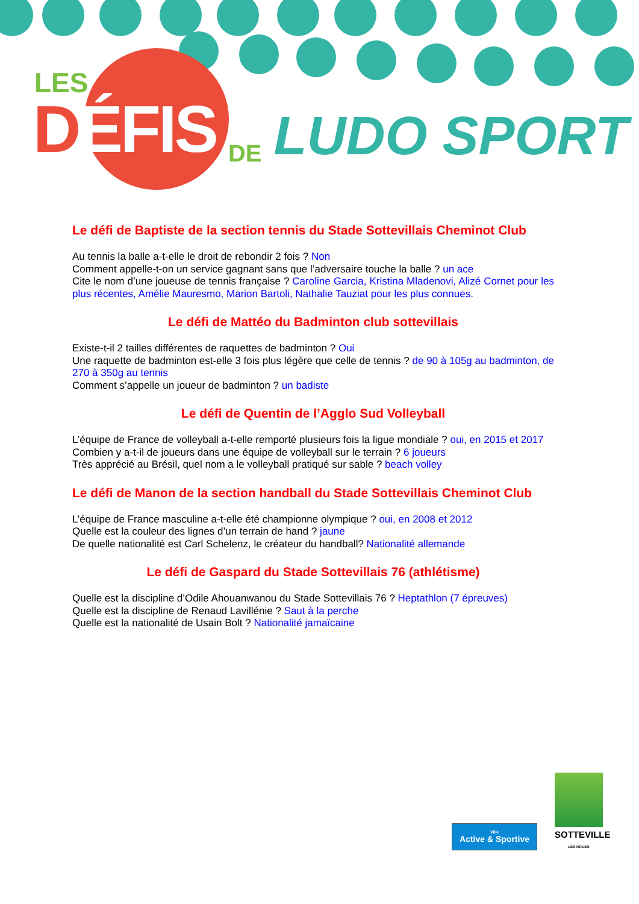LES
DÉFIS
DE
LUDO SPORT
Le défi de Baptiste de la section tennis du Stade Sottevillais Cheminot Club
Au tennis la balle a-t-elle le droit de rebondir 2 fois ? Non
Comment appelle-t-on un service gagnant sans que l’adversaire touche la balle ? un ace
Cite le nom d’une joueuse de tennis française ? Caroline Garcia, Kristina Mladenovi, Alizé Cornet pour les plus récentes, Amélie Mauresmo, Marion Bartoli, Nathalie Tauziat pour les plus connues.
Le défi de Mattéo du Badminton club sottevillais
Existe-t-il 2 tailles différentes de raquettes de badminton ? Oui
Une raquette de badminton est-elle 3 fois plus légère que celle de tennis ? de 90 à 105g au badminton, de 270 à 350g au tennis
Comment s’appelle un joueur de badminton ? un badiste
Le défi de Quentin de l’Agglo Sud Volleyball
L’équipe de France de volleyball a-t-elle remporté plusieurs fois la ligue mondiale ? oui, en 2015 et 2017
Combien y a-t-il de joueurs dans une équipe de volleyball sur le terrain ? 6 joueurs
Très apprécié au Brésil, quel nom a le volleyball pratiqué sur sable ? beach volley
Le défi de Manon de la section handball du Stade Sottevillais Cheminot Club
L’équipe de France masculine a-t-elle été championne olympique ? oui, en 2008 et 2012
Quelle est la couleur des lignes d’un terrain de hand ? jaune
De quelle nationalité est Carl Schelenz, le créateur du handball? Nationalité allemande
Le défi de Gaspard du Stade Sottevillais 76 (athlétisme)
Quelle est la discipline d’Odile Ahouanwanou du Stade Sottevillais 76 ? Heptathlon (7 épreuves)
Quelle est la discipline de Renaud Lavillénie ? Saut à la perche
Quelle est la nationalité de Usain Bolt ? Nationalité jamaïcaine
Ville
Active & Sportive
SOTTEVILLE
LÈS-ROUEN